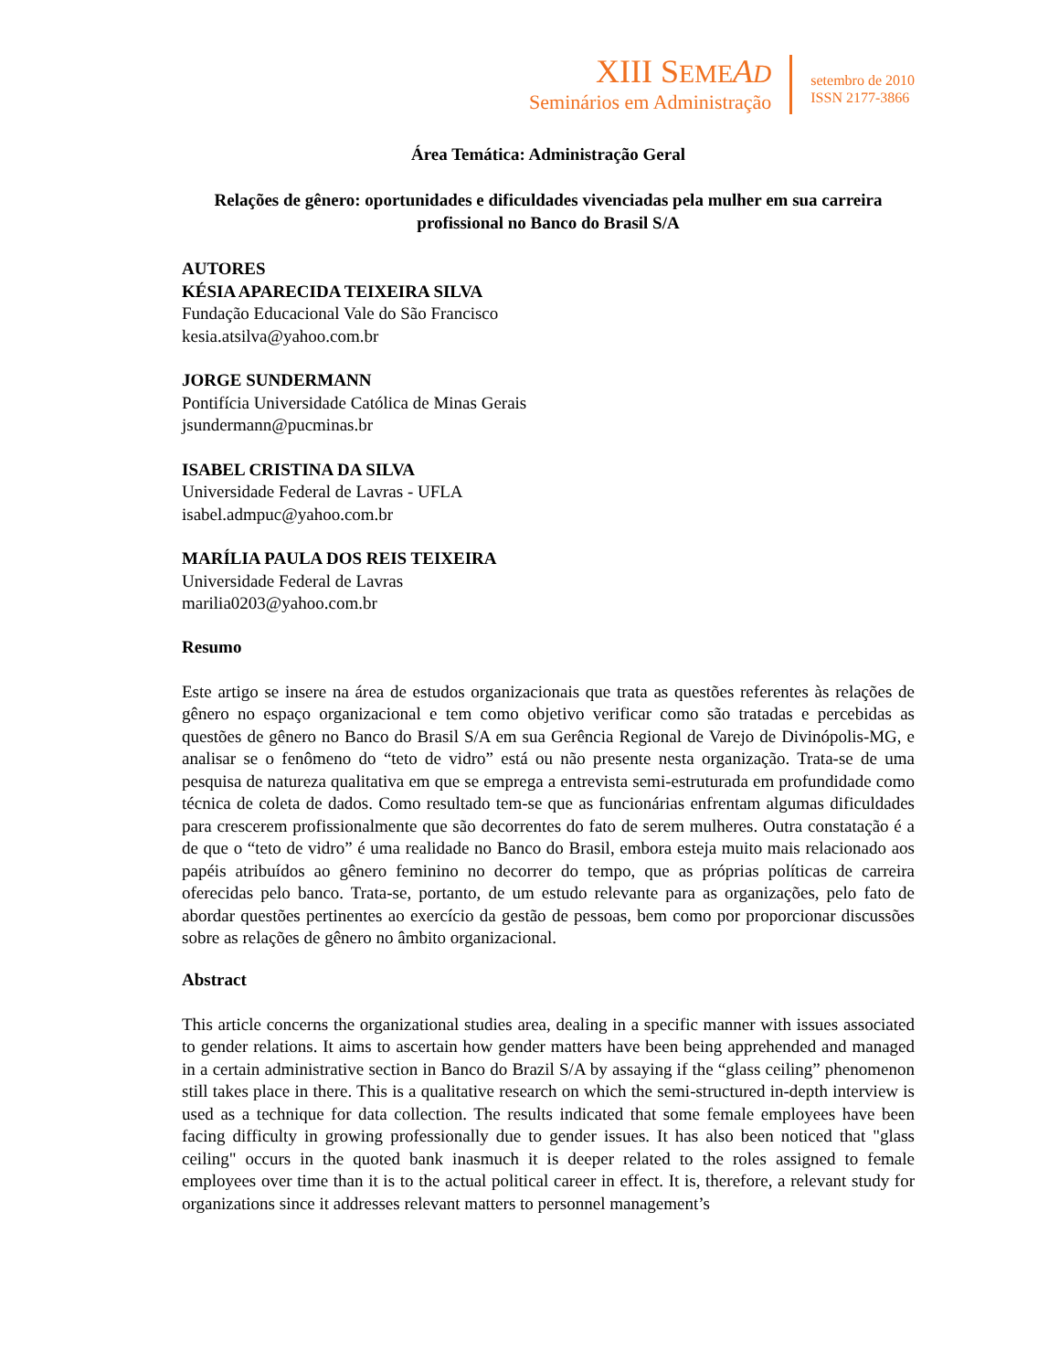XIII SEME AD
Seminários em Administração
setembro de 2010
ISSN 2177-3866
Área Temática: Administração Geral
Relações de gênero: oportunidades e dificuldades vivenciadas pela mulher em sua carreira profissional no Banco do Brasil S/A
AUTORES
KÉSIA APARECIDA TEIXEIRA SILVA
Fundação Educacional Vale do São Francisco
kesia.atsilva@yahoo.com.br
JORGE SUNDERMANN
Pontifícia Universidade Católica de Minas Gerais
jsundermann@pucminas.br
ISABEL CRISTINA DA SILVA
Universidade Federal de Lavras - UFLA
isabel.admpuc@yahoo.com.br
MARÍLIA PAULA DOS REIS TEIXEIRA
Universidade Federal de Lavras
marilia0203@yahoo.com.br
Resumo
Este artigo se insere na área de estudos organizacionais que trata as questões referentes às relações de gênero no espaço organizacional e tem como objetivo verificar como são tratadas e percebidas as questões de gênero no Banco do Brasil S/A em sua Gerência Regional de Varejo de Divinópolis-MG, e analisar se o fenômeno do “teto de vidro” está ou não presente nesta organização. Trata-se de uma pesquisa de natureza qualitativa em que se emprega a entrevista semi-estruturada em profundidade como técnica de coleta de dados. Como resultado tem-se que as funcionárias enfrentam algumas dificuldades para crescerem profissionalmente que são decorrentes do fato de serem mulheres. Outra constatação é a de que o “teto de vidro” é uma realidade no Banco do Brasil, embora esteja muito mais relacionado aos papéis atribuídos ao gênero feminino no decorrer do tempo, que as próprias políticas de carreira oferecidas pelo banco. Trata-se, portanto, de um estudo relevante para as organizações, pelo fato de abordar questões pertinentes ao exercício da gestão de pessoas, bem como por proporcionar discussões sobre as relações de gênero no âmbito organizacional.
Abstract
This article concerns the organizational studies area, dealing in a specific manner with issues associated to gender relations. It aims to ascertain how gender matters have been being apprehended and managed in a certain administrative section in Banco do Brazil S/A by assaying if the “glass ceiling” phenomenon still takes place in there. This is a qualitative research on which the semi-structured in-depth interview is used as a technique for data collection. The results indicated that some female employees have been facing difficulty in growing professionally due to gender issues. It has also been noticed that "glass ceiling" occurs in the quoted bank inasmuch it is deeper related to the roles assigned to female employees over time than it is to the actual political career in effect. It is, therefore, a relevant study for organizations since it addresses relevant matters to personnel management’s